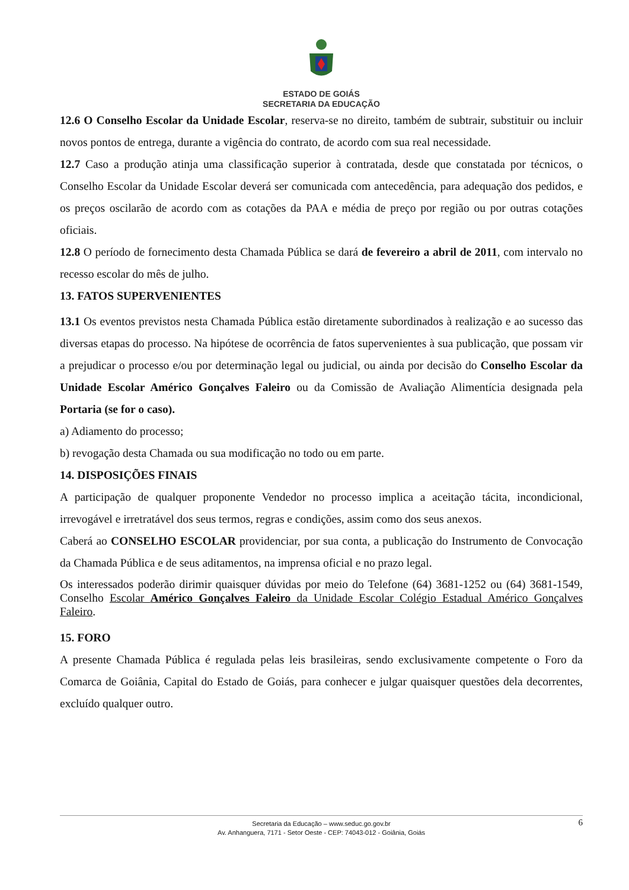ESTADO DE GOIÁS
SECRETARIA DA EDUCAÇÃO
12.6 O Conselho Escolar da Unidade Escolar, reserva-se no direito, também de subtrair, substituir ou incluir novos pontos de entrega, durante a vigência do contrato, de acordo com sua real necessidade.
12.7 Caso a produção atinja uma classificação superior à contratada, desde que constatada por técnicos, o Conselho Escolar da Unidade Escolar deverá ser comunicada com antecedência, para adequação dos pedidos, e os preços oscilarão de acordo com as cotações da PAA e média de preço por região ou por outras cotações oficiais.
12.8 O período de fornecimento desta Chamada Pública se dará de fevereiro a abril de 2011, com intervalo no recesso escolar do mês de julho.
13. FATOS SUPERVENIENTES
13.1 Os eventos previstos nesta Chamada Pública estão diretamente subordinados à realização e ao sucesso das diversas etapas do processo. Na hipótese de ocorrência de fatos supervenientes à sua publicação, que possam vir a prejudicar o processo e/ou por determinação legal ou judicial, ou ainda por decisão do Conselho Escolar da Unidade Escolar Américo Gonçalves Faleiro ou da Comissão de Avaliação Alimentícia designada pela Portaria (se for o caso).
a) Adiamento do processo;
b) revogação desta Chamada ou sua modificação no todo ou em parte.
14. DISPOSIÇÕES FINAIS
A participação de qualquer proponente Vendedor no processo implica a aceitação tácita, incondicional, irrevogável e irretratável dos seus termos, regras e condições, assim como dos seus anexos.
Caberá ao CONSELHO ESCOLAR providenciar, por sua conta, a publicação do Instrumento de Convocação da Chamada Pública e de seus aditamentos, na imprensa oficial e no prazo legal.
Os interessados poderão dirimir quaisquer dúvidas por meio do Telefone (64) 3681-1252 ou (64) 3681-1549, Conselho Escolar Américo Gonçalves Faleiro da Unidade Escolar Colégio Estadual Américo Gonçalves Faleiro.
15. FORO
A presente Chamada Pública é regulada pelas leis brasileiras, sendo exclusivamente competente o Foro da Comarca de Goiânia, Capital do Estado de Goiás, para conhecer e julgar quaisquer questões dela decorrentes, excluído qualquer outro.
Secretaria da Educação – www.seduc.go.gov.br
Av. Anhanguera, 7171 - Setor Oeste - CEP: 74043-012 - Goiânia, Goiás
6